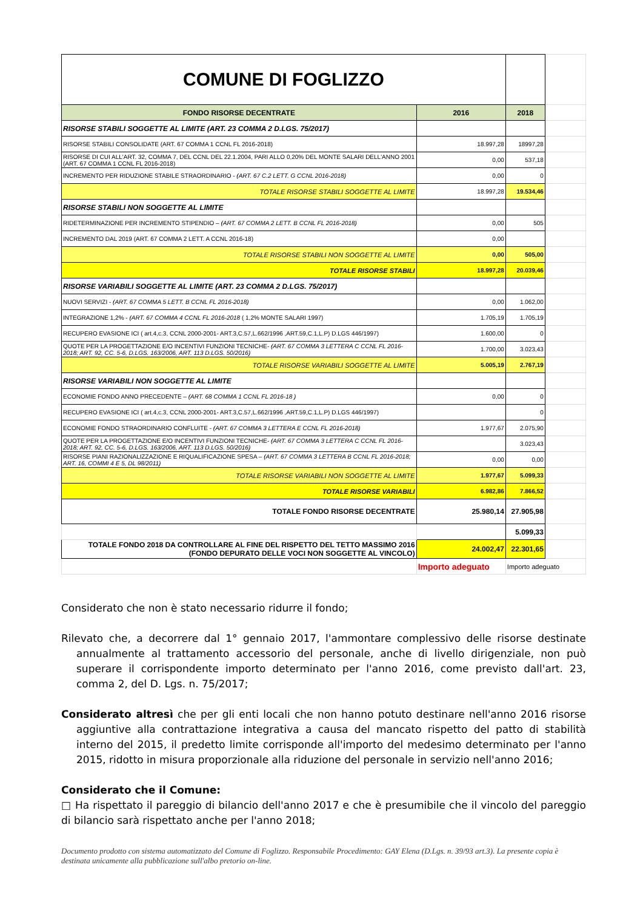| COMUNE DI FOGLIZZO | | | |
| FONDO RISORSE DECENTRATE | 2016 | 2018 | |
| RISORSE STABILI SOGGETTE AL LIMITE (ART. 23 COMMA 2 D.LGS. 75/2017) | | | |
| RISORSE STABILI CONSOLIDATE (ART. 67 COMMA 1 CCNL FL 2016-2018) | 18.997,28 | 18997,28 | |
| RISORSE DI CUI ALL'ART. 32, COMMA 7, DEL CCNL DEL 22.1.2004, PARI ALLO 0,20% DEL MONTE SALARI DELL'ANNO 2001 (ART. 67 COMMA 1 CCNL FL 2016-2018) | 0,00 | 537,18 | |
| INCREMENTO PER RIDUZIONE STABILE STRAORDINARIO - (ART. 67 C.2 LETT. G CCNL 2016-2018) | 0,00 | 0 | |
| TOTALE RISORSE STABILI SOGGETTE AL LIMITE | 18.997,28 | 19.534,46 | |
| RISORSE STABILI NON SOGGETTE AL LIMITE | | | |
| RIDETERMINAZIONE PER INCREMENTO STIPENDIO – (ART. 67 COMMA 2 LETT. B CCNL FL 2016-2018) | 0,00 | 505 | |
| INCREMENTO DAL 2019 (ART. 67 COMMA 2 LETT. A CCNL 2016-18) | 0,00 | | |
| TOTALE RISORSE STABILI NON SOGGETTE AL LIMITE | 0,00 | 505,00 | |
| TOTALE RISORSE STABILI | 18.997,28 | 20.039,46 | |
| RISORSE VARIABILI SOGGETTE AL LIMITE (ART. 23 COMMA 2 D.LGS. 75/2017) | | | |
| NUOVI SERVIZI - (ART. 67 COMMA 5 LETT. B CCNL FL 2016-2018) | 0,00 | 1.062,00 | |
| INTEGRAZIONE 1,2% - (ART. 67 COMMA 4 CCNL FL 2016-2018 ( 1,2% MONTE SALARI 1997) | 1.705,19 | 1.705,19 | |
| RECUPERO EVASIONE ICI ( art.4,c.3, CCNL 2000-2001- ART.3,C.57,L.662/1996 ,ART.59,C.1,L.P) D.LGS 446/1997) | 1.600,00 | 0 | |
| QUOTE PER LA PROGETTAZIONE E/O INCENTIVI FUNZIONI TECNICHE- (ART. 67 COMMA 3 LETTERA C CCNL FL 2016-2018; ART. 92, CC. 5-6, D.LGS. 163/2006, ART. 113 D.LGS. 50/2016) | 1.700,00 | 3.023,43 | |
| TOTALE RISORSE VARIABILI SOGGETTE AL LIMITE | 5.005,19 | 2.767,19 | |
| RISORSE VARIABILI NON SOGGETTE AL LIMITE | | | |
| ECONOMIE FONDO ANNO PRECEDENTE – (ART. 68 COMMA 1 CCNL FL 2016-18 ) | 0,00 | 0 | |
| RECUPERO EVASIONE ICI ( art.4,c.3, CCNL 2000-2001- ART.3,C.57,L.662/1996 ,ART.59,C.1,L.P) D.LGS 446/1997) | | 0 | |
| ECONOMIE FONDO STRAORDINARIO CONFLUITE - (ART. 67 COMMA 3 LETTERA E CCNL FL 2016-2018) | 1.977,67 | 2.075,90 | |
| QUOTE PER LA PROGETTAZIONE E/O INCENTIVI FUNZIONI TECNICHE- (ART. 67 COMMA 3 LETTERA C CCNL FL 2016-2018; ART. 92, CC. 5-6, D.LGS. 163/2006, ART. 113 D.LGS. 50/2016) | | 3.023,43 | |
| RISORSE PIANI RAZIONALIZZAZIONE E RIQUALIFICAZIONE SPESA – (ART. 67 COMMA 3 LETTERA B CCNL FL 2016-2018; ART. 16, COMMI 4 E 5, DL 98/2011) | 0,00 | 0,00 | |
| TOTALE RISORSE VARIABILI NON SOGGETTE AL LIMITE | 1.977,67 | 5.099,33 | |
| TOTALE RISORSE VARIABILI | 6.982,86 | 7.866,52 | |
| TOTALE FONDO RISORSE DECENTRATE | 25.980,14 | 27.905,98 | |
| | | 5.099,33 | |
| TOTALE FONDO 2018 DA CONTROLLARE AL FINE DEL RISPETTO DEL TETTO MASSIMO 2016 (FONDO DEPURATO DELLE VOCI NON SOGGETTE AL VINCOLO) | 24.002,47 | 22.301,65 | |
| | Importo adeguato | Importo adeguato | |
Considerato che non è stato necessario ridurre il fondo;
Rilevato che, a decorrere dal 1° gennaio 2017, l'ammontare complessivo delle risorse destinate annualmente al trattamento accessorio del personale, anche di livello dirigenziale, non può superare il corrispondente importo determinato per l'anno 2016, come previsto dall'art. 23, comma 2, del D. Lgs. n. 75/2017;
Considerato altresì che per gli enti locali che non hanno potuto destinare nell'anno 2016 risorse aggiuntive alla contrattazione integrativa a causa del mancato rispetto del patto di stabilità interno del 2015, il predetto limite corrisponde all'importo del medesimo determinato per l'anno 2015, ridotto in misura proporzionale alla riduzione del personale in servizio nell'anno 2016;
Considerato che il Comune:
□ Ha rispettato il pareggio di bilancio dell'anno 2017 e che è presumibile che il vincolo del pareggio di bilancio sarà rispettato anche per l'anno 2018;
Documento prodotto con sistema automatizzato del Comune di Foglizzo. Responsabile Procedimento: GAY Elena (D.Lgs. n. 39/93 art.3). La presente copia è destinata unicamente alla pubblicazione sull'albo pretorio on-line.